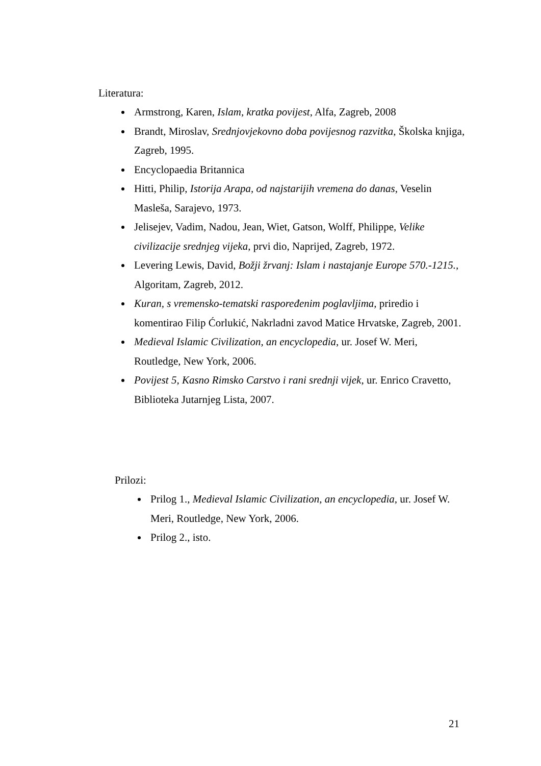Literatura:
Armstrong, Karen, Islam, kratka povijest, Alfa, Zagreb, 2008
Brandt, Miroslav, Srednjovjekovno doba povijesnog razvitka, Školska knjiga, Zagreb, 1995.
Encyclopaedia Britannica
Hitti, Philip, Istorija Arapa, od najstarijih vremena do danas, Veselin Masleša, Sarajevo, 1973.
Jelisejev, Vadim, Nadou, Jean, Wiet, Gatson, Wolff, Philippe, Velike civilizacije srednjeg vijeka, prvi dio, Naprijed, Zagreb, 1972.
Levering Lewis, David, Božji žrvanj: Islam i nastajanje Europe 570.-1215., Algoritam, Zagreb, 2012.
Kuran, s vremensko-tematski raspoređenim poglavljima, priredio i komentirao Filip Ćorlukić, Nakrladni zavod Matice Hrvatske, Zagreb, 2001.
Medieval Islamic Civilization, an encyclopedia, ur. Josef W. Meri, Routledge, New York, 2006.
Povijest 5, Kasno Rimsko Carstvo i rani srednji vijek, ur. Enrico Cravetto, Biblioteka Jutarnjeg Lista, 2007.
Prilozi:
Prilog 1., Medieval Islamic Civilization, an encyclopedia, ur. Josef W. Meri, Routledge, New York, 2006.
Prilog 2., isto.
21